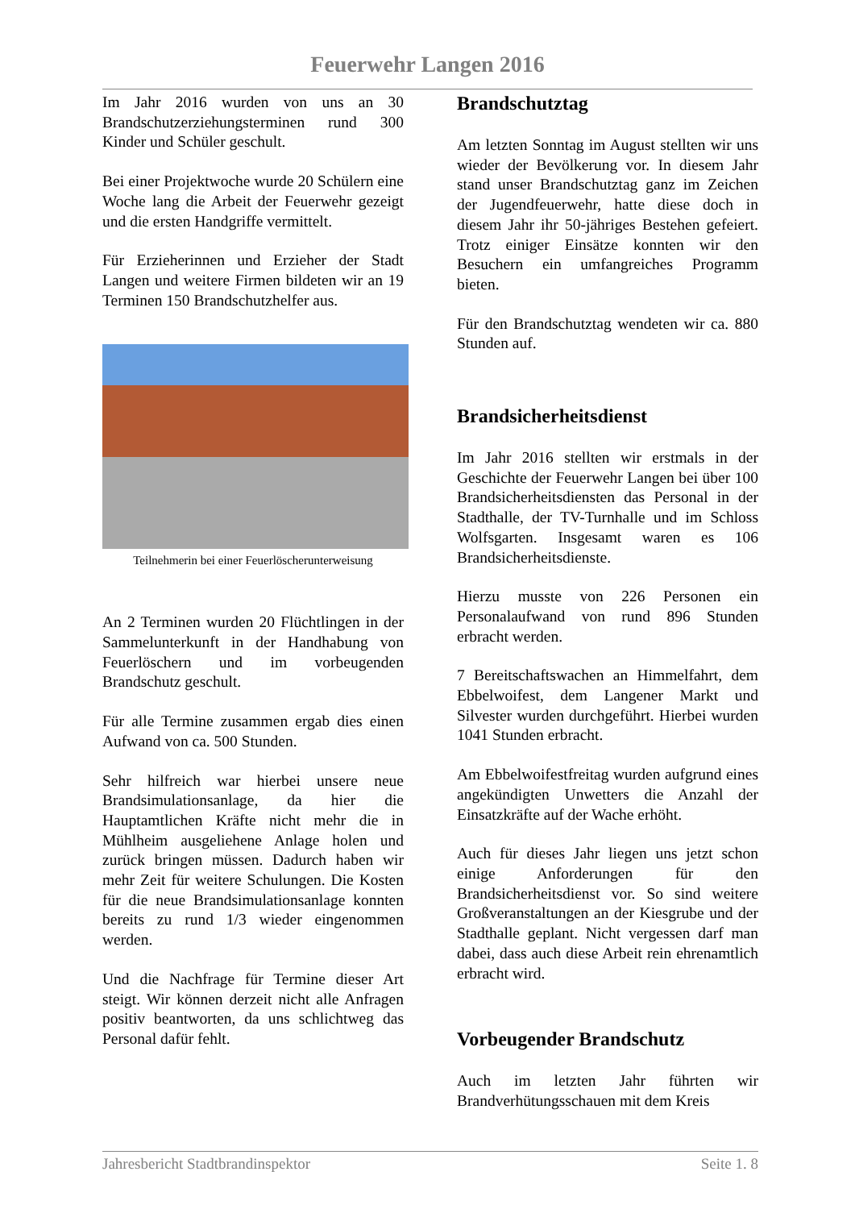Feuerwehr Langen 2016
Im Jahr 2016 wurden von uns an 30 Brandschutzerziehungsterminen rund 300 Kinder und Schüler geschult.
Bei einer Projektwoche wurde 20 Schülern eine Woche lang die Arbeit der Feuerwehr gezeigt und die ersten Handgriffe vermittelt.
Für Erzieherinnen und Erzieher der Stadt Langen und weitere Firmen bildeten wir an 19 Terminen 150 Brandschutzhelfer aus.
Teilnehmerin bei einer Feuerlöscherunterweisung
An 2 Terminen wurden 20 Flüchtlingen in der Sammelunterkunft in der Handhabung von Feuerlöschern und im vorbeugenden Brandschutz geschult.
Für alle Termine zusammen ergab dies einen Aufwand von ca. 500 Stunden.
Sehr hilfreich war hierbei unsere neue Brandsimulationsanlage, da hier die Hauptamtlichen Kräfte nicht mehr die in Mühlheim ausgeliehene Anlage holen und zurück bringen müssen. Dadurch haben wir mehr Zeit für weitere Schulungen. Die Kosten für die neue Brandsimulationsanlage konnten bereits zu rund 1/3 wieder eingenommen werden.
Und die Nachfrage für Termine dieser Art steigt. Wir können derzeit nicht alle Anfragen positiv beantworten, da uns schlichtweg das Personal dafür fehlt.
Brandschutztag
Am letzten Sonntag im August stellten wir uns wieder der Bevölkerung vor. In diesem Jahr stand unser Brandschutztag ganz im Zeichen der Jugendfeuerwehr, hatte diese doch in diesem Jahr ihr 50-jähriges Bestehen gefeiert. Trotz einiger Einsätze konnten wir den Besuchern ein umfangreiches Programm bieten.
Für den Brandschutztag wendeten wir ca. 880 Stunden auf.
Brandsicherheitsdienst
Im Jahr 2016 stellten wir erstmals in der Geschichte der Feuerwehr Langen bei über 100 Brandsicherheitsdiensten das Personal in der Stadthalle, der TV-Turnhalle und im Schloss Wolfsgarten. Insgesamt waren es 106 Brandsicherheitsdienste.
Hierzu musste von 226 Personen ein Personalaufwand von rund 896 Stunden erbracht werden.
7 Bereitschaftswachen an Himmelfahrt, dem Ebbelwoifest, dem Langener Markt und Silvester wurden durchgeführt. Hierbei wurden 1041 Stunden erbracht.
Am Ebbelwoifestfreitag wurden aufgrund eines angekündigten Unwetters die Anzahl der Einsatzkräfte auf der Wache erhöht.
Auch für dieses Jahr liegen uns jetzt schon einige Anforderungen für den Brandsicherheitsdienst vor. So sind weitere Großveranstaltungen an der Kiesgrube und der Stadthalle geplant. Nicht vergessen darf man dabei, dass auch diese Arbeit rein ehrenamtlich erbracht wird.
Vorbeugender Brandschutz
Auch im letzten Jahr führten wir Brandverhütungsschauen mit dem Kreis
Jahresbericht Stadtbrandinspektor Seite 1. 8